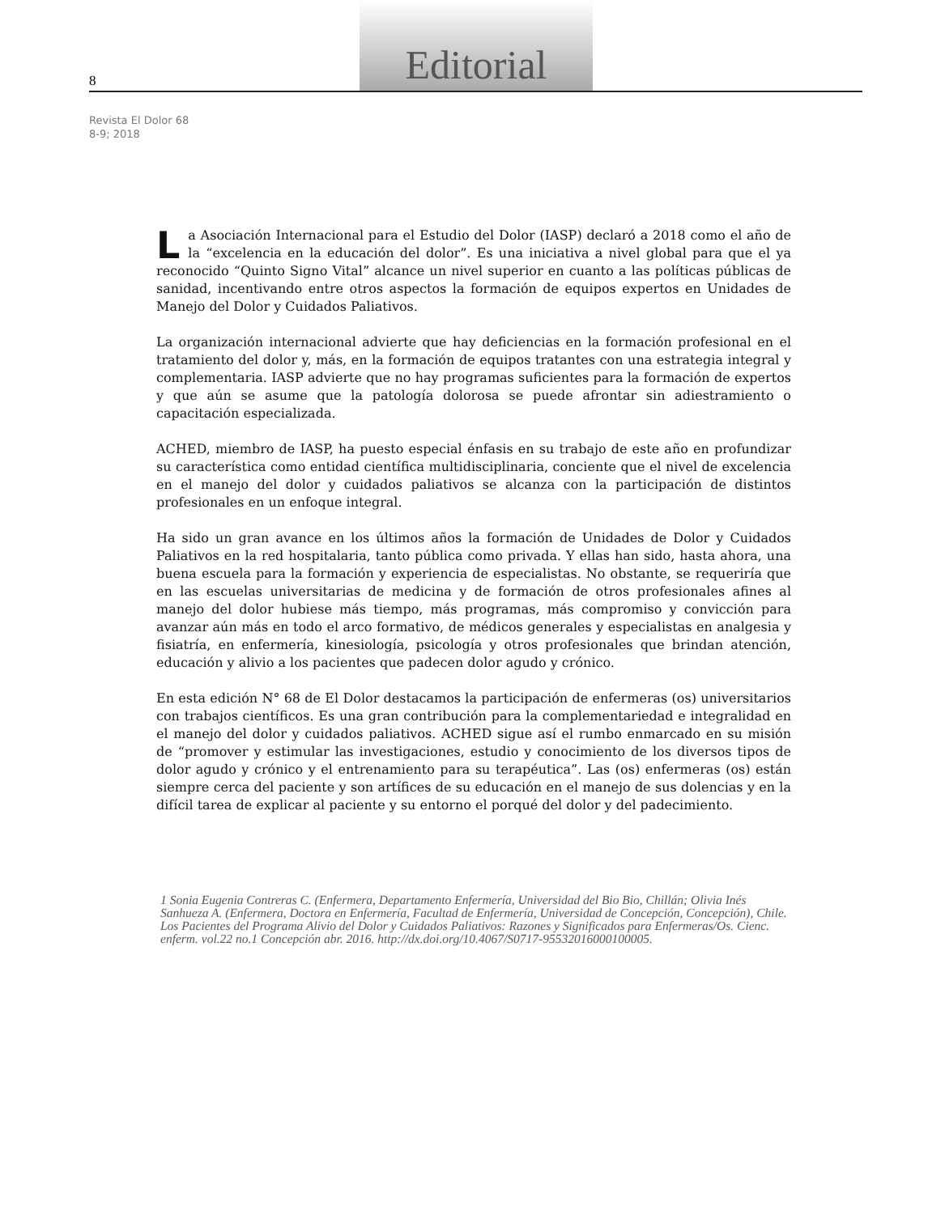8
Editorial
Revista El Dolor 68
8-9; 2018
La Asociación Internacional para el Estudio del Dolor (IASP) declaró a 2018 como el año de la “excelencia en la educación del dolor”. Es una iniciativa a nivel global para que el ya reconocido “Quinto Signo Vital” alcance un nivel superior en cuanto a las políticas públicas de sanidad, incentivando entre otros aspectos la formación de equipos expertos en Unidades de Manejo del Dolor y Cuidados Paliativos.
La organización internacional advierte que hay deficiencias en la formación profesional en el tratamiento del dolor y, más, en la formación de equipos tratantes con una estrategia integral y complementaria. IASP advierte que no hay programas suficientes para la formación de expertos y que aún se asume que la patología dolorosa se puede afrontar sin adiestramiento o capacitación especializada.
ACHED, miembro de IASP, ha puesto especial énfasis en su trabajo de este año en profundizar su característica como entidad científica multidisciplinaria, conciente que el nivel de excelencia en el manejo del dolor y cuidados paliativos se alcanza con la participación de distintos profesionales en un enfoque integral.
Ha sido un gran avance en los últimos años la formación de Unidades de Dolor y Cuidados Paliativos en la red hospitalaria, tanto pública como privada. Y ellas han sido, hasta ahora, una buena escuela para la formación y experiencia de especialistas. No obstante, se requeriría que en las escuelas universitarias de medicina y de formación de otros profesionales afines al manejo del dolor hubiese más tiempo, más programas, más compromiso y convicción para avanzar aún más en todo el arco formativo, de médicos generales y especialistas en analgesia y fisiatría, en enfermería, kinesiología, psicología y otros profesionales que brindan atención, educación y alivio a los pacientes que padecen dolor agudo y crónico.
En esta edición N° 68 de El Dolor destacamos la participación de enfermeras (os) universitarios con trabajos científicos. Es una gran contribución para la complementariedad e integralidad en el manejo del dolor y cuidados paliativos. ACHED sigue así el rumbo enmarcado en su misión de “promover y estimular las investigaciones, estudio y conocimiento de los diversos tipos de dolor agudo y crónico y el entrenamiento para su terapéutica”. Las (os) enfermeras (os) están siempre cerca del paciente y son artífices de su educación en el manejo de sus dolencias y en la difícil tarea de explicar al paciente y su entorno el porqué del dolor y del padecimiento.
1 Sonia Eugenia Contreras C. (Enfermera, Departamento Enfermería, Universidad del Bio Bio, Chillán; Olivia Inés Sanhueza A. (Enfermera, Doctora en Enfermería, Facultad de Enfermería, Universidad de Concepción, Concepción), Chile. Los Pacientes del Programa Alivio del Dolor y Cuidados Paliativos: Razones y Significados para Enfermeras/Os. Cienc. enferm. vol.22 no.1 Concepción abr. 2016. http://dx.doi.org/10.4067/S0717-95532016000100005.